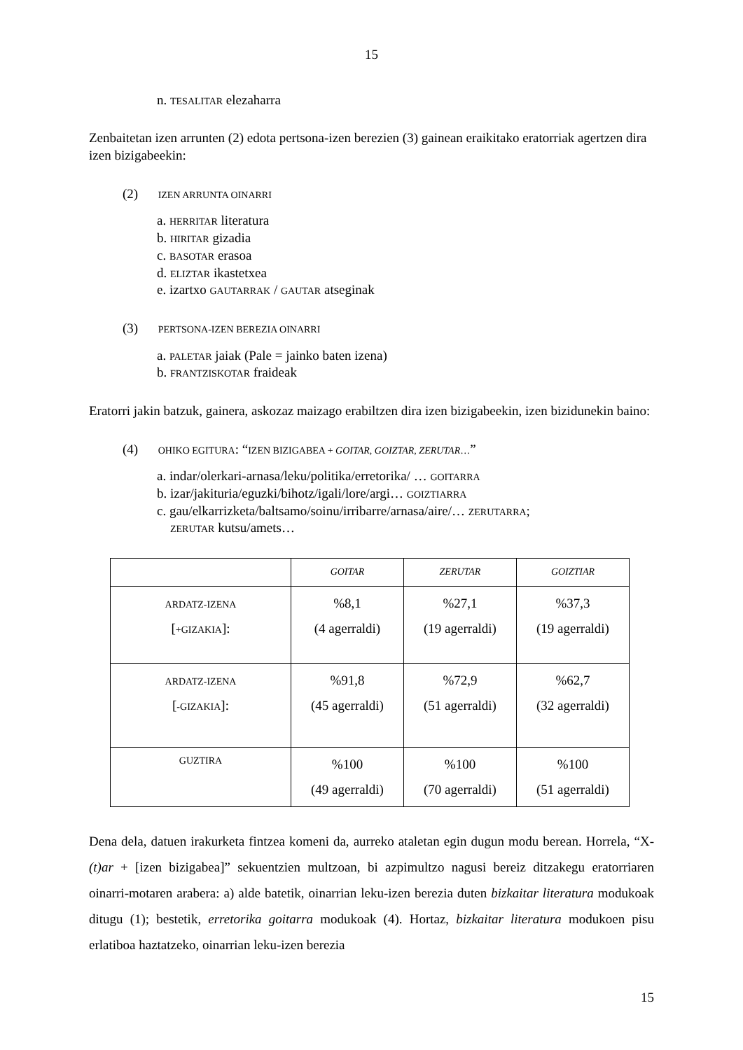15
n. TESALITAR elezaharra
Zenbaitetan izen arrunten (2) edota pertsona-izen berezien (3) gainean eraikitako eratorriak agertzen dira izen bizigabeekin:
(2) IZEN ARRUNTA OINARRI
a. HERRITAR literatura
b. HIRITAR gizadia
c. BASOTAR erasoa
d. ELIZTAR ikastetxea
e. izartxo GAUTARRAK / GAUTAR atseginak
(3) PERTSONA-IZEN BEREZIA OINARRI
a. PALETAR jaiak (Pale = jainko baten izena)
b. FRANTZISKOTAR fraideak
Eratorri jakin batzuk, gainera, askozaz maizago erabiltzen dira izen bizigabeekin, izen bizidunekin baino:
(4) OHIKO EGITURA: “IZEN BIZIGABEA + GOITAR, GOIZTAR, ZERUTAR…”
a. indar/olerkari-arnasa/leku/politika/erretorika/ … GOITARRA
b. izar/jakituria/eguzki/bihotz/igali/lore/argi… GOIZTIARRA
c. gau/elkarrizketa/baltsamo/soinu/irribarre/arnasa/aire/… ZERUTARRA;
ZERUTAR kutsu/amets…
| | GOITAR | ZERUTAR | GOIZTIAR |
| ARDATZ-IZENA [ +GIZAKIA ]: | %8,1 (4 agerraldi) | %27,1 (19 agerraldi) | %37,3 (19 agerraldi) |
| ARDATZ-IZENA [ -GIZAKIA ]: | %91,8 (45 agerraldi) | %72,9 (51 agerraldi) | %62,7 (32 agerraldi) |
| GUZTIRA | %100 (49 agerraldi) | %100 (70 agerraldi) | %100 (51 agerraldi) |
Dena dela, datuen irakurketa fintzea komeni da, aurreko ataletan egin dugun modu berean. Horrela, “X-(t)ar + [izen bizigabea]” sekuentzien multzoan, bi azpimultzo nagusi bereiz ditzakegu eratorriaren oinarri-motaren arabera: a) alde batetik, oinarrian leku-izen berezia duten bizkaitar literatura modukoak ditugu (1); bestetik, erretorika goitarra modukoak (4). Hortaz, bizkaitar literatura modukoen pisu erlatiboa haztatzeko, oinarrian leku-izen berezia
15